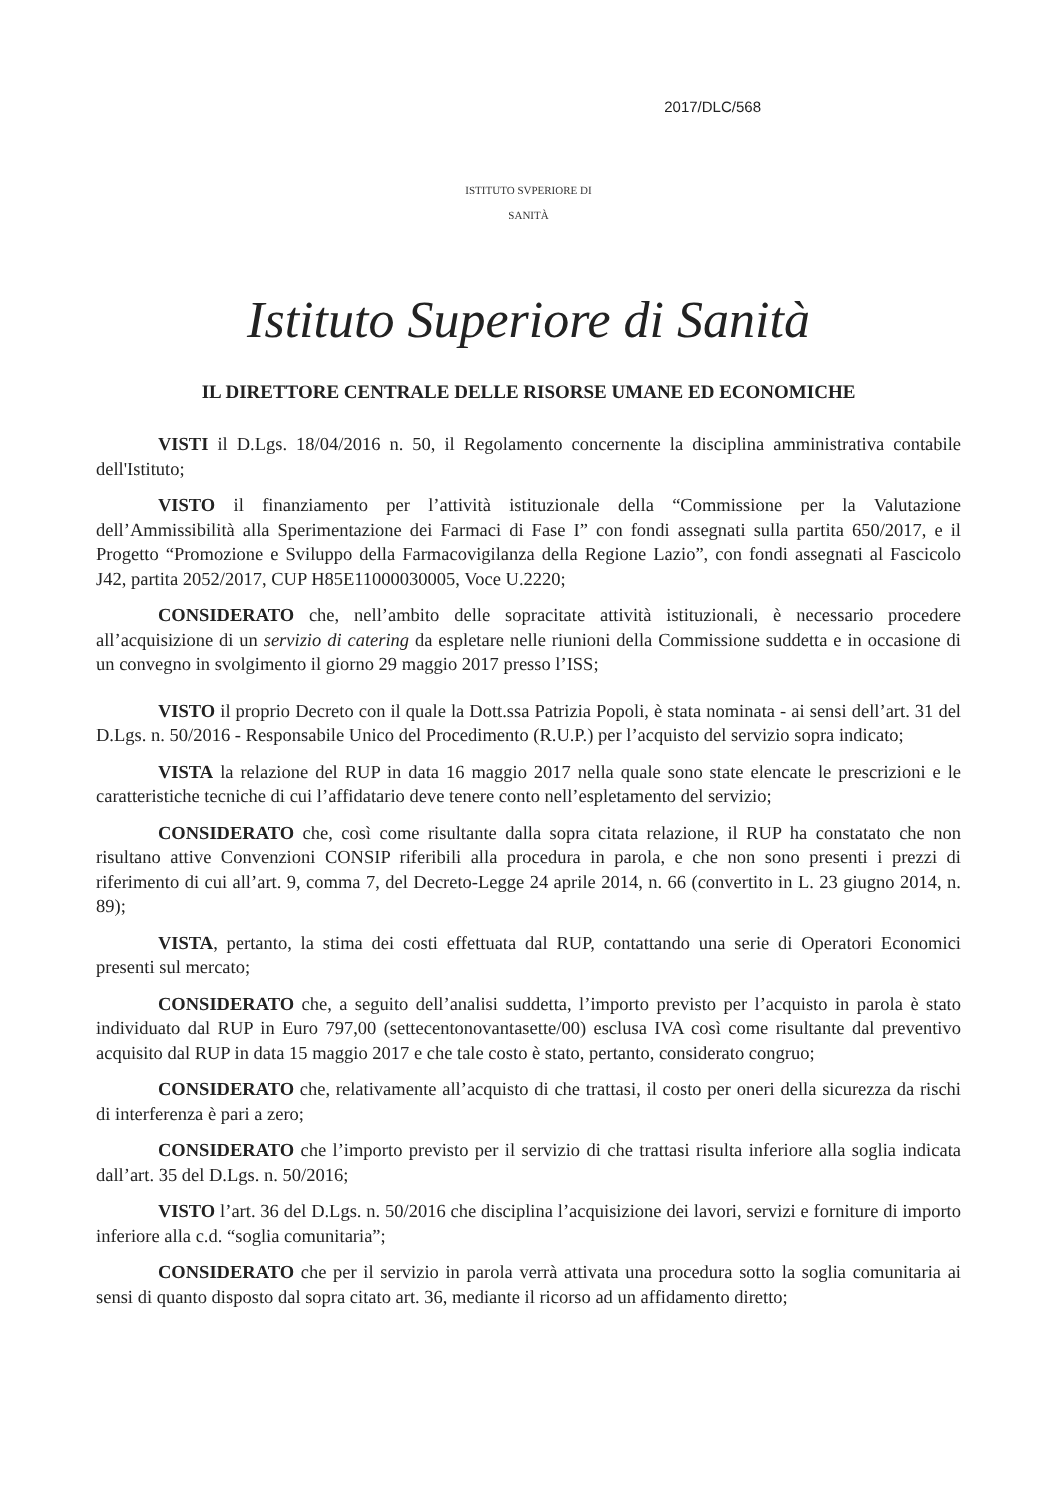2017/DLC/568
ISTITUTO SVPERIORE DI SANITÀ
Istituto Superiore di Sanità
IL DIRETTORE CENTRALE DELLE RISORSE UMANE ED ECONOMICHE
VISTI il D.Lgs. 18/04/2016 n. 50, il Regolamento concernente la disciplina amministrativa contabile dell'Istituto;
VISTO il finanziamento per l’attività istituzionale della “Commissione per la Valutazione dell’Ammissibilità alla Sperimentazione dei Farmaci di Fase I” con fondi assegnati sulla partita 650/2017, e il Progetto “Promozione e Sviluppo della Farmacovigilanza della Regione Lazio”, con fondi assegnati al Fascicolo J42, partita 2052/2017, CUP H85E11000030005, Voce U.2220;
CONSIDERATO che, nell’ambito delle sopracitate attività istituzionali, è necessario procedere all’acquisizione di un servizio di catering da espletare nelle riunioni della Commissione suddetta e in occasione di un convegno in svolgimento il giorno 29 maggio 2017 presso l’ISS;
VISTO il proprio Decreto con il quale la Dott.ssa Patrizia Popoli, è stata nominata - ai sensi dell’art. 31 del D.Lgs. n. 50/2016 - Responsabile Unico del Procedimento (R.U.P.) per l’acquisto del servizio sopra indicato;
VISTA la relazione del RUP in data 16 maggio 2017 nella quale sono state elencate le prescrizioni e le caratteristiche tecniche di cui l’affidatario deve tenere conto nell’espletamento del servizio;
CONSIDERATO che, così come risultante dalla sopra citata relazione, il RUP ha constatato che non risultano attive Convenzioni CONSIP riferibili alla procedura in parola, e che non sono presenti i prezzi di riferimento di cui all’art. 9, comma 7, del Decreto-Legge 24 aprile 2014, n. 66 (convertito in L. 23 giugno 2014, n. 89);
VISTA, pertanto, la stima dei costi effettuata dal RUP, contattando una serie di Operatori Economici presenti sul mercato;
CONSIDERATO che, a seguito dell’analisi suddetta, l’importo previsto per l’acquisto in parola è stato individuato dal RUP in Euro 797,00 (settecentonovantasette/00) esclusa IVA così come risultante dal preventivo acquisito dal RUP in data 15 maggio 2017 e che tale costo è stato, pertanto, considerato congruo;
CONSIDERATO che, relativamente all’acquisto di che trattasi, il costo per oneri della sicurezza da rischi di interferenza è pari a zero;
CONSIDERATO che l’importo previsto per il servizio di che trattasi risulta inferiore alla soglia indicata dall’art. 35 del D.Lgs. n. 50/2016;
VISTO l’art. 36 del D.Lgs. n. 50/2016 che disciplina l’acquisizione dei lavori, servizi e forniture di importo inferiore alla c.d. “soglia comunitaria”;
CONSIDERATO che per il servizio in parola verrà attivata una procedura sotto la soglia comunitaria ai sensi di quanto disposto dal sopra citato art. 36, mediante il ricorso ad un affidamento diretto;